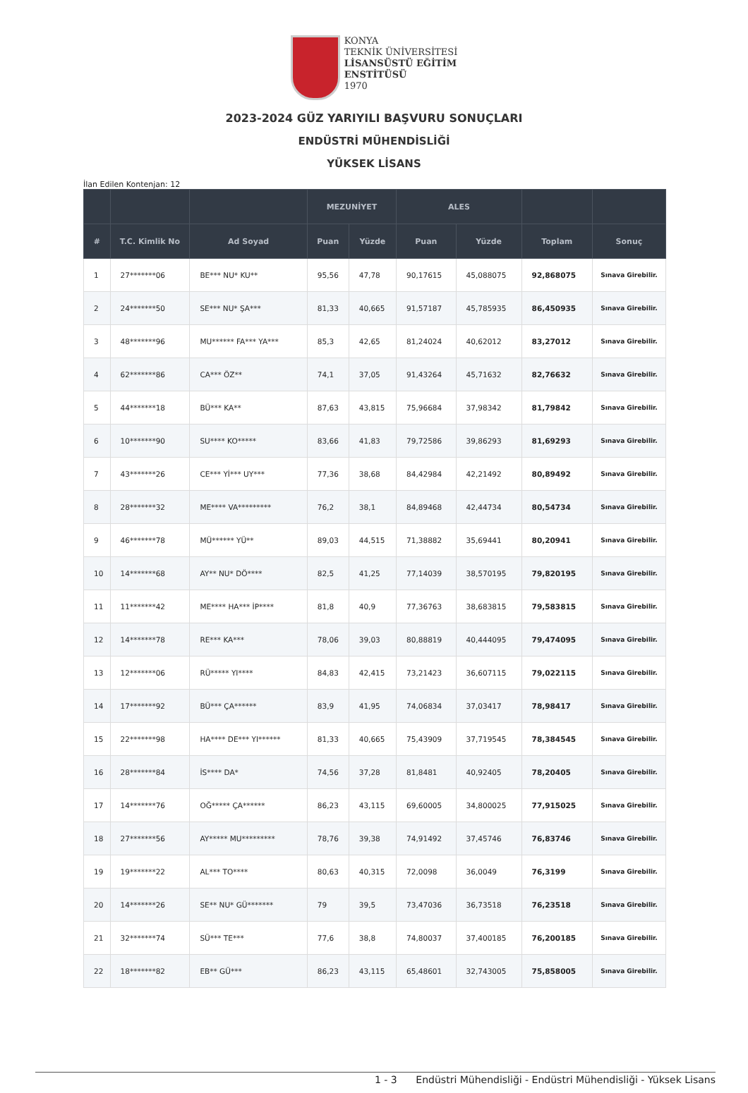KONYA
TEKNİK ÜNİVERSİTESİ
LİSANSÜSTÜ EĞİTİM
ENSTİTÜSÜ
1970
2023-2024 GÜZ YARIYILI BAŞVURU SONUÇLARI
ENDÜSTRİ MÜHENDİSLİĞİ
YÜKSEK LİSANS
İlan Edilen Kontenjan: 12
| | | | MEZUNİYET | | ALES | | | |
| --- | --- | --- | --- | --- | --- | --- | --- | --- |
| # | T.C. Kimlik No | Ad Soyad | Puan | Yüzde | Puan | Yüzde | Toplam | Sonuç |
| 1 | 27*******06 | BE*** NU* KU** | 95,56 | 47,78 | 90,17615 | 45,088075 | 92,868075 | Sınava Girebilir. |
| 2 | 24*******50 | SE*** NU* ŞA*** | 81,33 | 40,665 | 91,57187 | 45,785935 | 86,450935 | Sınava Girebilir. |
| 3 | 48*******96 | MU****** FA*** YA*** | 85,3 | 42,65 | 81,24024 | 40,62012 | 83,27012 | Sınava Girebilir. |
| 4 | 62*******86 | CA*** ÖZ** | 74,1 | 37,05 | 91,43264 | 45,71632 | 82,76632 | Sınava Girebilir. |
| 5 | 44*******18 | BÜ*** KA** | 87,63 | 43,815 | 75,96684 | 37,98342 | 81,79842 | Sınava Girebilir. |
| 6 | 10*******90 | SU**** KO***** | 83,66 | 41,83 | 79,72586 | 39,86293 | 81,69293 | Sınava Girebilir. |
| 7 | 43*******26 | CE*** Yİ*** UY*** | 77,36 | 38,68 | 84,42984 | 42,21492 | 80,89492 | Sınava Girebilir. |
| 8 | 28*******32 | ME**** VA********* | 76,2 | 38,1 | 84,89468 | 42,44734 | 80,54734 | Sınava Girebilir. |
| 9 | 46*******78 | MÜ****** YÜ** | 89,03 | 44,515 | 71,38882 | 35,69441 | 80,20941 | Sınava Girebilir. |
| 10 | 14*******68 | AY** NU* DÖ**** | 82,5 | 41,25 | 77,14039 | 38,570195 | 79,820195 | Sınava Girebilir. |
| 11 | 11*******42 | ME**** HA*** İP**** | 81,8 | 40,9 | 77,36763 | 38,683815 | 79,583815 | Sınava Girebilir. |
| 12 | 14*******78 | RE*** KA*** | 78,06 | 39,03 | 80,88819 | 40,444095 | 79,474095 | Sınava Girebilir. |
| 13 | 12*******06 | RÜ***** YI**** | 84,83 | 42,415 | 73,21423 | 36,607115 | 79,022115 | Sınava Girebilir. |
| 14 | 17*******92 | BÜ*** ÇA****** | 83,9 | 41,95 | 74,06834 | 37,03417 | 78,98417 | Sınava Girebilir. |
| 15 | 22*******98 | HA**** DE*** YI****** | 81,33 | 40,665 | 75,43909 | 37,719545 | 78,384545 | Sınava Girebilir. |
| 16 | 28*******84 | İS**** DA* | 74,56 | 37,28 | 81,8481 | 40,92405 | 78,20405 | Sınava Girebilir. |
| 17 | 14*******76 | OĞ***** ÇA****** | 86,23 | 43,115 | 69,60005 | 34,800025 | 77,915025 | Sınava Girebilir. |
| 18 | 27*******56 | AY***** MU********* | 78,76 | 39,38 | 74,91492 | 37,45746 | 76,83746 | Sınava Girebilir. |
| 19 | 19*******22 | AL*** TO**** | 80,63 | 40,315 | 72,0098 | 36,0049 | 76,3199 | Sınava Girebilir. |
| 20 | 14*******26 | SE** NU* GÜ******* | 79 | 39,5 | 73,47036 | 36,73518 | 76,23518 | Sınava Girebilir. |
| 21 | 32*******74 | SÜ*** TE*** | 77,6 | 38,8 | 74,80037 | 37,400185 | 76,200185 | Sınava Girebilir. |
| 22 | 18*******82 | EB** GÜ*** | 86,23 | 43,115 | 65,48601 | 32,743005 | 75,858005 | Sınava Girebilir. |
1 - 3 Endüstri Mühendisliği - Endüstri Mühendisliği - Yüksek Lisans